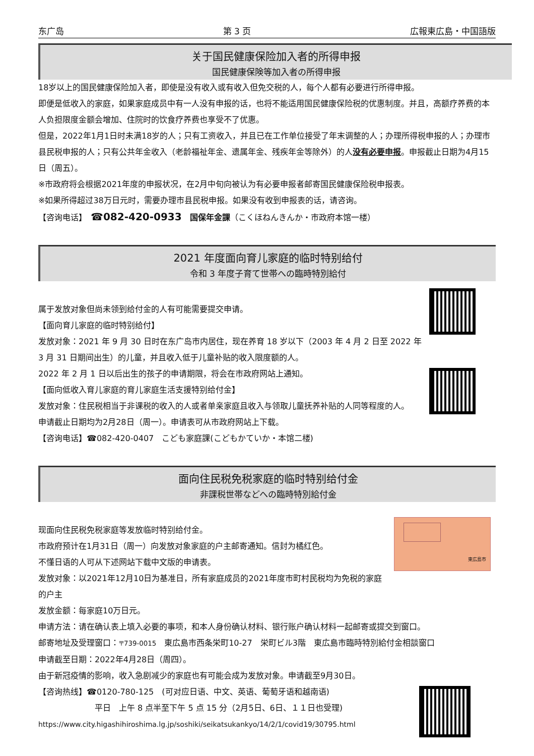东广岛 第 3 页 広報東広島・中国語版
关于国民健康保险加入者的所得申报
国民健康保険等加入者の所得申报
18岁以上的国民健康保险加入者，即使是没有收入或有收入但免交税的人，每个人都有必要进行所得申报。
即便是低收入的家庭，如果家庭成员中有一人没有申报的话，也将不能适用国民健康保险税的优惠制度。并且，高额疗养费的本人负担限度金额会增加、住院时的饮食疗养费也享受不了优惠。
但是，2022年1月1日时未满18岁的人；只有工资收入，并且已在工作单位接受了年末调整的人；办理所得税申报的人；办理市县民税申报的人；只有公共年金收入（老龄福祉年金、遗属年金、残疾年金等除外）的人没有必要申报。申报截止日期为4月15日（周五）。
※市政府将会根据2021年度的申报状况，在2月中旬向被认为有必要申报者邮寄国民健康保险税申报表。
※如果所得超过38万日元时，需要办理市县民税申报。如果没有收到申报表的话，请咨询。
【咨询电话】　☎082-420-0933　国保年金課（こくほねんきんか・市政府本馆一楼）
2021 年度面向育儿家庭的临时特别给付
令和 3 年度子育て世帯への臨時特別給付
属于发放对象但尚未领到给付金的人有可能需要提交申请。
【面向育儿家庭的临时特别给付】
发放对象：2021 年 9 月 30 日时在东广岛市内居住，现在养育 18 岁以下（2003 年 4 月 2 日至 2022 年 3 月 31 日期间出生）的儿童，并且收入低于儿童补贴的收入限度额的人。
2022 年 2 月 1 日以后出生的孩子的申请期限，将会在市政府网站上通知。
【面向低收入育儿家庭的育儿家庭生活支援特别给付金】
发放对象：住民税相当于非课税的收入的人或者单亲家庭且收入与领取儿童抚养补贴的人同等程度的人。
申请截止日期均为2月28日（周一）。申请表可从市政府网站上下载。
【咨询电话】☎082-420-0407　こども家庭課(こどもかていか・本馆二楼)
面向住民税免税家庭的临时特别给付金
非課税世帯などへの臨時特別給付金
東広島市
现面向住民税免税家庭等发放临时特别给付金。
市政府预计在1月31日（周一）向发放对象家庭的户主邮寄通知。信封为橘红色。
不懂日语的人可从下述网站下载中文版的申请表。
发放对象：以2021年12月10日为基准日，所有家庭成员的2021年度市町村民税均为免税的家庭的户主
发放金额：每家庭10万日元。
申请方法：请在确认表上填入必要的事项，和本人身份确认材料、银行账户确认材料一起邮寄或提交到窗口。
邮寄地址及受理窗口：〒739-0015　東広島市西条栄町10-27　栄町ビル3階　東広島市臨時特別給付金相談窗口
申请截至日期：2022年4月28日（周四）。
由于新冠疫情的影响，收入急剧减少的家庭也有可能会成为发放对象。申请截至9月30日。
【咨询热线】☎0120-780-125　(可对应日语、中文、英语、葡萄牙语和越南语)
平日　上午 8 点半至下午 5 点 15 分（2月5日、6日、１１日也受理)
https://www.city.higashihiroshima.lg.jp/soshiki/seikatsukankyo/14/2/1/covid19/30795.html